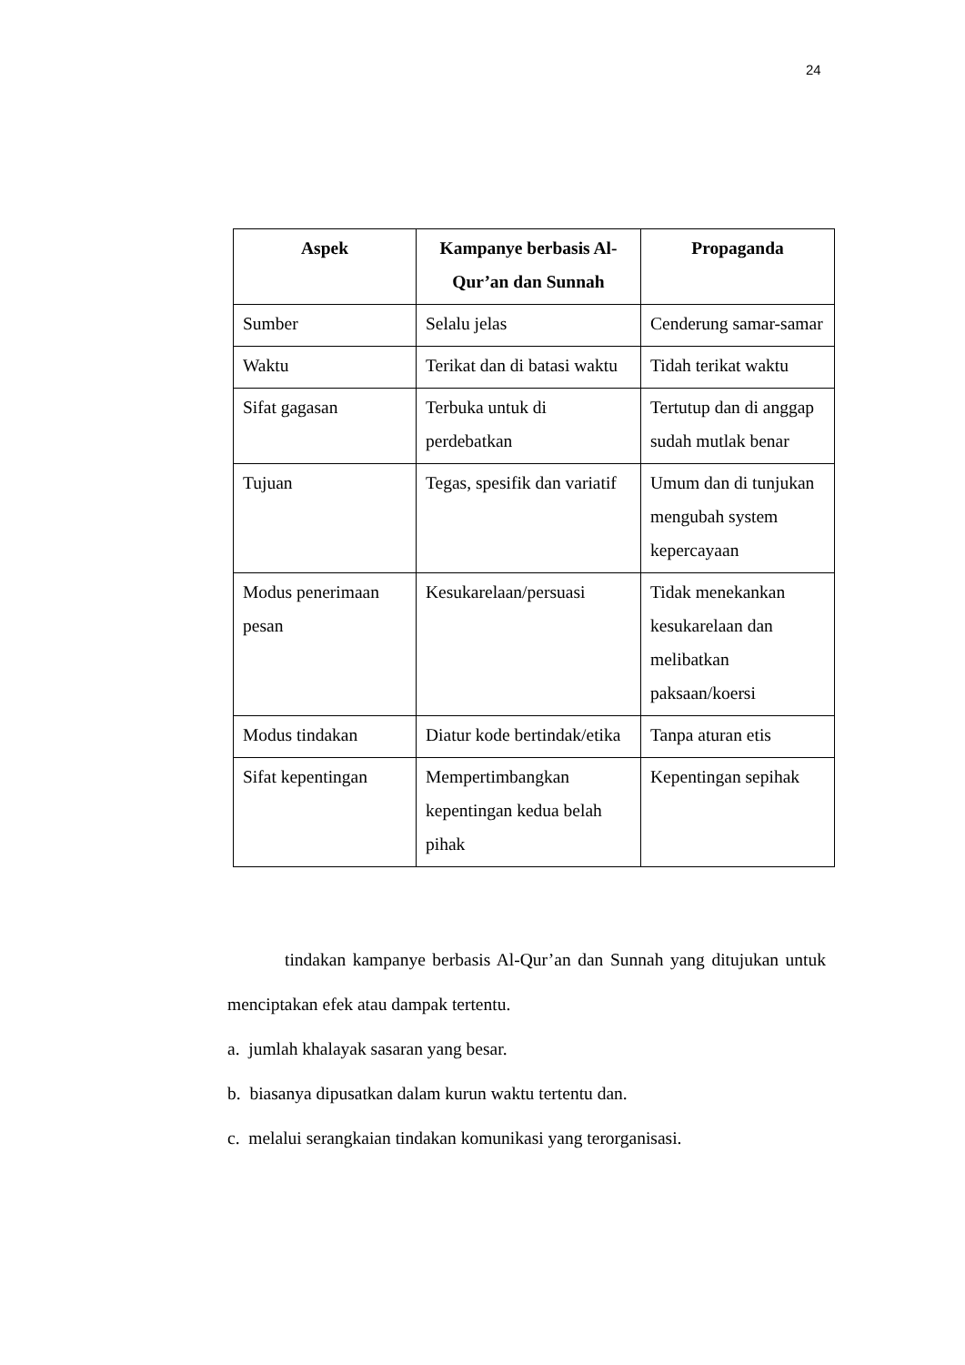24
| Aspek | Kampanye berbasis Al-Qur’an dan Sunnah | Propaganda |
| --- | --- | --- |
| Sumber | Selalu jelas | Cenderung samar-samar |
| Waktu | Terikat dan di batasi waktu | Tidah terikat waktu |
| Sifat gagasan | Terbuka untuk di perdebatkan | Tertutup dan di anggap sudah mutlak benar |
| Tujuan | Tegas, spesifik dan variatif | Umum dan di tunjukan mengubah system kepercayaan |
| Modus penerimaan pesan | Kesukarelaan/persuasi | Tidak menekankan kesukarelaan dan melibatkan paksaan/koersi |
| Modus tindakan | Diatur kode bertindak/etika | Tanpa aturan etis |
| Sifat kepentingan | Mempertimbangkan kepentingan kedua belah pihak | Kepentingan sepihak |
tindakan kampanye berbasis Al-Qur’an dan Sunnah yang ditujukan untuk menciptakan efek atau dampak tertentu.
a. jumlah khalayak sasaran yang besar.
b. biasanya dipusatkan dalam kurun waktu tertentu dan.
c. melalui serangkaian tindakan komunikasi yang terorganisasi.